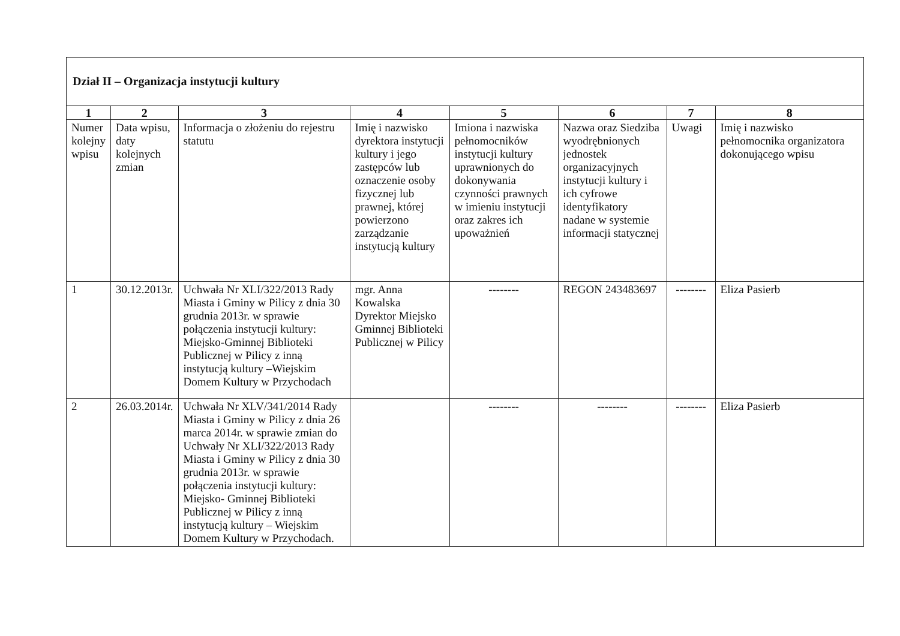| Dział II – Organizacja instytucji kultury | | | | | | | |
| 1 | 2 | 3 | 4 | 5 | 6 | 7 | 8 |
| Numer kolejny wpisu | Data wpisu, daty kolejnych zmian | Informacja o złożeniu do rejestru statutu | Imię i nazwisko dyrektora instytucji kultury i jego zastępców lub oznaczenie osoby fizycznej lub prawnej, której powierzono zarządzanie instytucją kultury | Imiona i nazwiska pełnomocników instytucji kultury uprawnionych do dokonywania czynności prawnych w imieniu instytucji oraz zakres ich upoważnień | Nazwa oraz Siedziba wyodrębnionych jednostek organizacyjnych instytucji kultury i ich cyfrowe identyfikatory nadane w systemie informacji statycznej | Uwagi | Imię i nazwisko pełnomocnika organizatora dokonującego wpisu |
| 1 | 30.12.2013r. | Uchwała Nr XLI/322/2013 Rady Miasta i Gminy w Pilicy z dnia 30 grudnia 2013r. w sprawie połączenia instytucji kultury: Miejsko-Gminnej Biblioteki Publicznej w Pilicy z inną instytucją kultury –Wiejskim Domem Kultury w Przychodach | mgr. Anna Kowalska Dyrektor Miejsko Gminnej Biblioteki Publicznej w Pilicy | -------- | REGON 243483697 | -------- | Eliza Pasierb |
| 2 | 26.03.2014r. | Uchwała Nr XLV/341/2014 Rady Miasta i Gminy w Pilicy z dnia 26 marca 2014r. w sprawie zmian do Uchwały Nr XLI/322/2013 Rady Miasta i Gminy w Pilicy z dnia 30 grudnia 2013r. w sprawie połączenia instytucji kultury: Miejsko- Gminnej Biblioteki Publicznej w Pilicy z inną instytucją kultury – Wiejskim Domem Kultury w Przychodach. | | -------- | -------- | -------- | Eliza Pasierb |